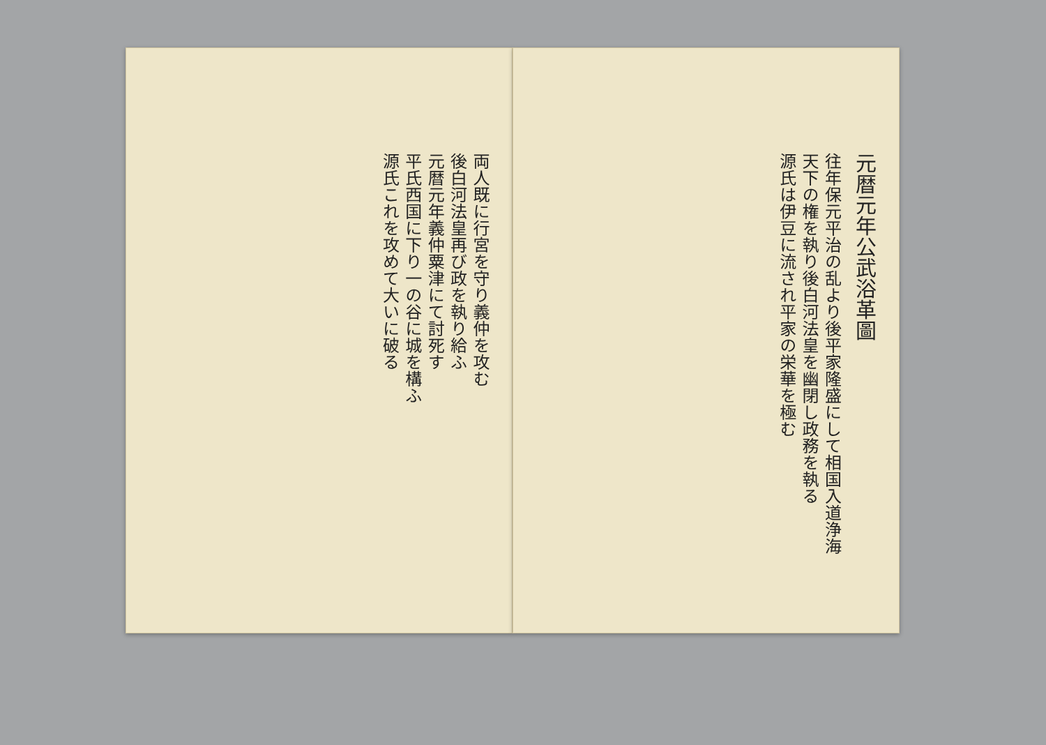元暦元年公武浴革圖
往年保元平治の乱より後平家隆盛にして相国入道浄海
天下の権を執り後白河法皇を幽閉し政務を執る
源氏は伊豆に流され平家の栄華を極む
両人既に行宮を守り義仲を攻む
後白河法皇再び政を執り給ふ
元暦元年義仲粟津にて討死す
平氏西国に下り一の谷に城を構ふ
源氏これを攻めて大いに破る